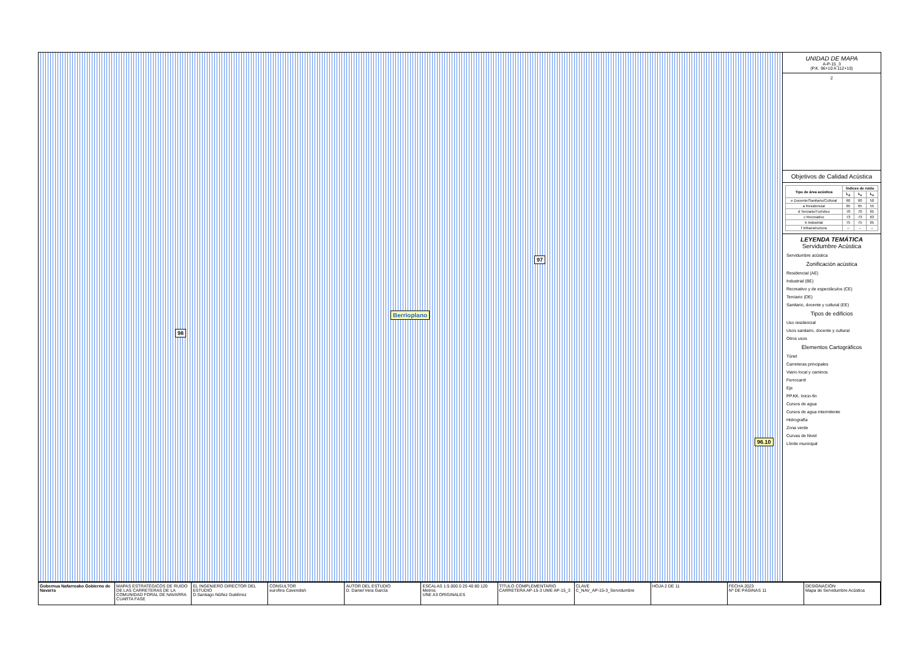Berrioplano
97
98
96.10
UNIDAD DE MAPA
A-P-15_3
(P.K. 96+10 A 112+10)
2
Objetivos de Calidad Acústica
| Tipo de área acústica | Índices de ruido | | |
| --- | --- | --- | --- |
| | L<sub>d</sub> | L<sub>e</sub> | L<sub>n</sub> |
| e Docente/Sanitario/Cultural | 60 | 60 | 50 |
| a Residencial | 65 | 65 | 55 |
| d Terciario/Turístico | 70 | 70 | 65 |
| c Recreativo | 73 | 73 | 63 |
| b Industrial | 75 | 75 | 65 |
| f Infraestructura | -- | -- | -- |
LEYENDA TEMÁTICA
Servidumbre Acústica
Servidumbre acústica
Zonificación acústica
Residencial (AE)
Industrial (BE)
Recreativo y de espectáculos (CE)
Terciario (DE)
Sanitario, docente y cultural (EE)
Tipos de edificios
Uso residencial
Usos sanitario, docente y cultural
Otros usos
Elementos Cartográficos
Túnel
Carreteras principales
Viario local y caminos
Ferrocarril
Eje
PP.KK. Inicio-fin
Cursos de agua
Cursos de agua intermitente
Hidrografía
Zona verde
Curvas de Nivel
Límite municipal
Gobernua Nafarroako Gobierno de Navarra
MAPAS ESTRATÉGICOS DE RUIDO DE LAS CARRETERAS DE LA COMUNIDAD FORAL DE NAVARRA CUARTA FASE
EL INGENIERO DIRECTOR DEL ESTUDIO
D.Santiago Núñez Gutiérrez
CONSULTOR
eurofins Cavendish
AUTOR DEL ESTUDIO
D. Daniel Vera García
ESCALAS 1:5.000 0 20 40 80 120 Metros
UNE A3 ORIGINALES
TÍTULO COMPLEMENTARIO
CARRETERA AP-15-3 UME AP-15_3
CLAVE
C_NAV_AP-15-3_Servidumbre
HOJA 2 DE 11 FECHA 2023
Nº DE PÁGINAS 11
DESIGNACIÓN
Mapa de Servidumbre Acústica